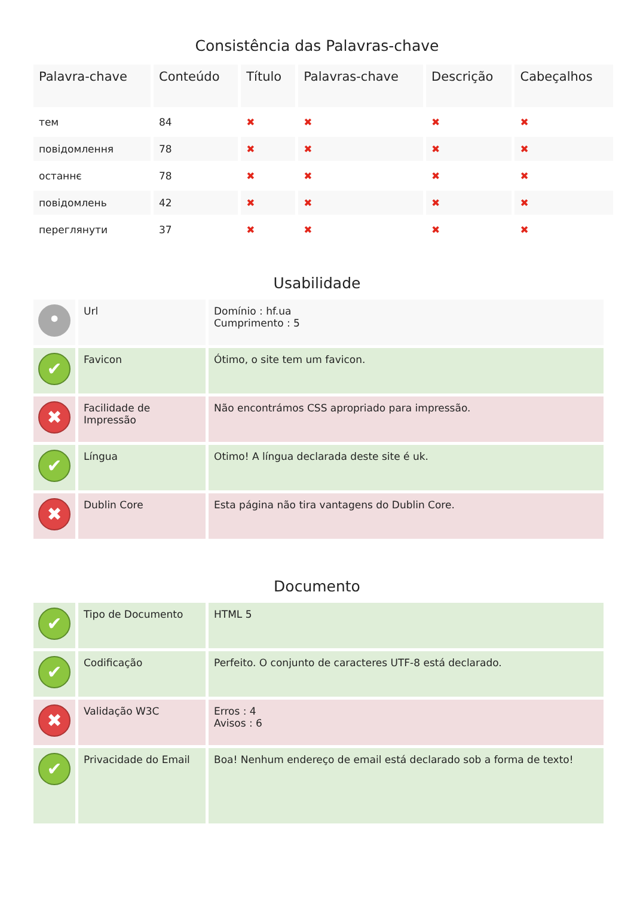Consistência das Palavras-chave
| Palavra-chave | Conteúdo | Título | Palavras-chave | Descrição | Cabeçalhos |
| --- | --- | --- | --- | --- | --- |
| тем | 84 | ✖ | ✖ | ✖ | ✖ |
| повідомлення | 78 | ✖ | ✖ | ✖ | ✖ |
| останнє | 78 | ✖ | ✖ | ✖ | ✖ |
| повідомлень | 42 | ✖ | ✖ | ✖ | ✖ |
| переглянути | 37 | ✖ | ✖ | ✖ | ✖ |
Usabilidade
| • | Url | Domínio : hf.ua Cumprimento : 5 |
| ✔ | Favicon | Ótimo, o site tem um favicon. |
| ✖ | Facilidade de Impressão | Não encontrámos CSS apropriado para impressão. |
| ✔ | Língua | Otimo! A língua declarada deste site é uk. |
| ✖ | Dublin Core | Esta página não tira vantagens do Dublin Core. |
Documento
| ✔ | Tipo de Documento | HTML 5 |
| ✔ | Codificação | Perfeito. O conjunto de caracteres UTF-8 está declarado. |
| ✖ | Validação W3C | Erros : 4 Avisos : 6 |
| ✔ | Privacidade do Email | Boa! Nenhum endereço de email está declarado sob a forma de texto! |